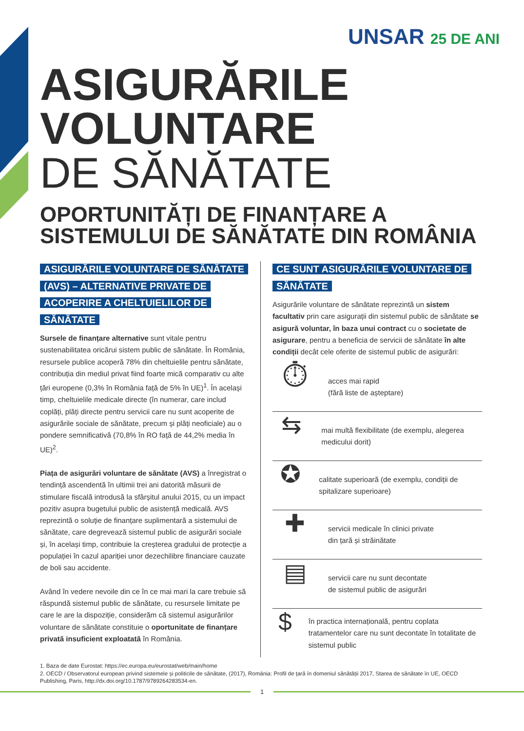UNSAR 25 DE ANI
ASIGURĂRILE
VOLUNTARE
DE SĂNĂTATE
OPORTUNITĂȚI DE FINANȚARE A
SISTEMULUI DE SĂNĂTATE DIN ROMÂNIA
ASIGURĂRILE VOLUNTARE DE SĂNĂTATE (AVS) – ALTERNATIVE PRIVATE DE ACOPERIRE A CHELTUIELILOR DE SĂNĂTATE
Sursele de finanțare alternative sunt vitale pentru sustenabilitatea oricărui sistem public de sănătate. În România, resursele publice acoperă 78% din cheltuielile pentru sănătate, contribuția din mediul privat fiind foarte mică comparativ cu alte țări europene (0,3% în România față de 5% în UE)<sup>1</sup>. În același timp, cheltuielile medicale directe (în numerar, care includ coplăți, plăți directe pentru servicii care nu sunt acoperite de asigurările sociale de sănătate, precum și plăți neoficiale) au o pondere semnificativă (70,8% în RO față de 44,2% media în UE)<sup>2</sup>.
Piața de asigurări voluntare de sănătate (AVS) a înregistrat o tendință ascendentă în ultimii trei ani datorită măsurii de stimulare fiscală introdusă la sfârșitul anului 2015, cu un impact pozitiv asupra bugetului public de asistență medicală. AVS reprezintă o soluție de finanțare suplimentară a sistemului de sănătate, care degrevează sistemul public de asigurări sociale și, în același timp, contribuie la creșterea gradului de protecție a populației în cazul apariției unor dezechilibre financiare cauzate de boli sau accidente.
Având în vedere nevoile din ce în ce mai mari la care trebuie să răspundă sistemul public de sănătate, cu resursele limitate pe care le are la dispoziție, considerăm că sistemul asigurărilor voluntare de sănătate constituie o oportunitate de finanțare privată insuficient exploatată în România.
CE SUNT ASIGURĂRILE VOLUNTARE DE SĂNĂTATE
Asigurările voluntare de sănătate reprezintă un sistem facultativ prin care asigurații din sistemul public de sănătate se asigură voluntar, în baza unui contract cu o societate de asigurare, pentru a beneficia de servicii de sănătate în alte condiții decât cele oferite de sistemul public de asigurări:
⏱
acces mai rapid
(fără liste de așteptare)
⇆
mai multă flexibilitate (de exemplu, alegerea medicului dorit)
✪
calitate superioară (de exemplu, condiții de spitalizare superioare)
✚
servicii medicale în clinici private
din țară și străinătate
▤
servicii care nu sunt decontate
de sistemul public de asigurări
$
în practica internațională, pentru coplata tratamentelor care nu sunt decontate în totalitate de sistemul public
1. Baza de date Eurostat: https://ec.europa.eu/eurostat/web/main/home
2. OECD / Observatorul european privind sistemele și politicile de sănătate, (2017), România: Profil de țară în domeniul sănătății 2017, Starea de sănătate în UE, OECD Publishing, Paris, http://dx.doi.org/10.1787/9789264283534-en.
1